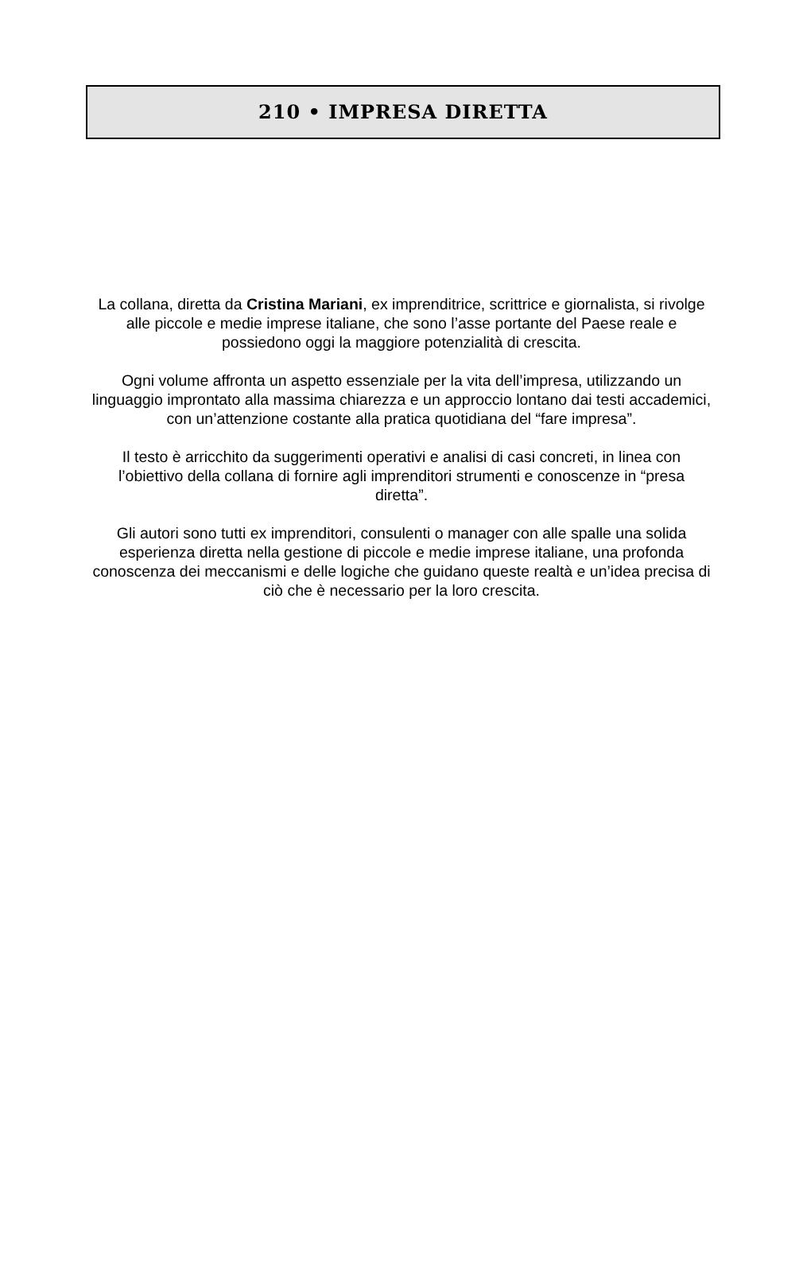210 • IMPRESA DIRETTA
La collana, diretta da Cristina Mariani, ex imprenditrice, scrittrice e giornalista, si rivolge alle piccole e medie imprese italiane, che sono l’asse portante del Paese reale e possiedono oggi la maggiore potenzialità di crescita.
Ogni volume affronta un aspetto essenziale per la vita dell’impresa, utilizzando un linguaggio improntato alla massima chiarezza e un approccio lontano dai testi accademici, con un’attenzione costante alla pratica quotidiana del “fare impresa”.
Il testo è arricchito da suggerimenti operativi e analisi di casi concreti, in linea con l’obiettivo della collana di fornire agli imprenditori strumenti e conoscenze in “presa diretta”.
Gli autori sono tutti ex imprenditori, consulenti o manager con alle spalle una solida esperienza diretta nella gestione di piccole e medie imprese italiane, una profonda conoscenza dei meccanismi e delle logiche che guidano queste realtà e un’idea precisa di ciò che è necessario per la loro crescita.